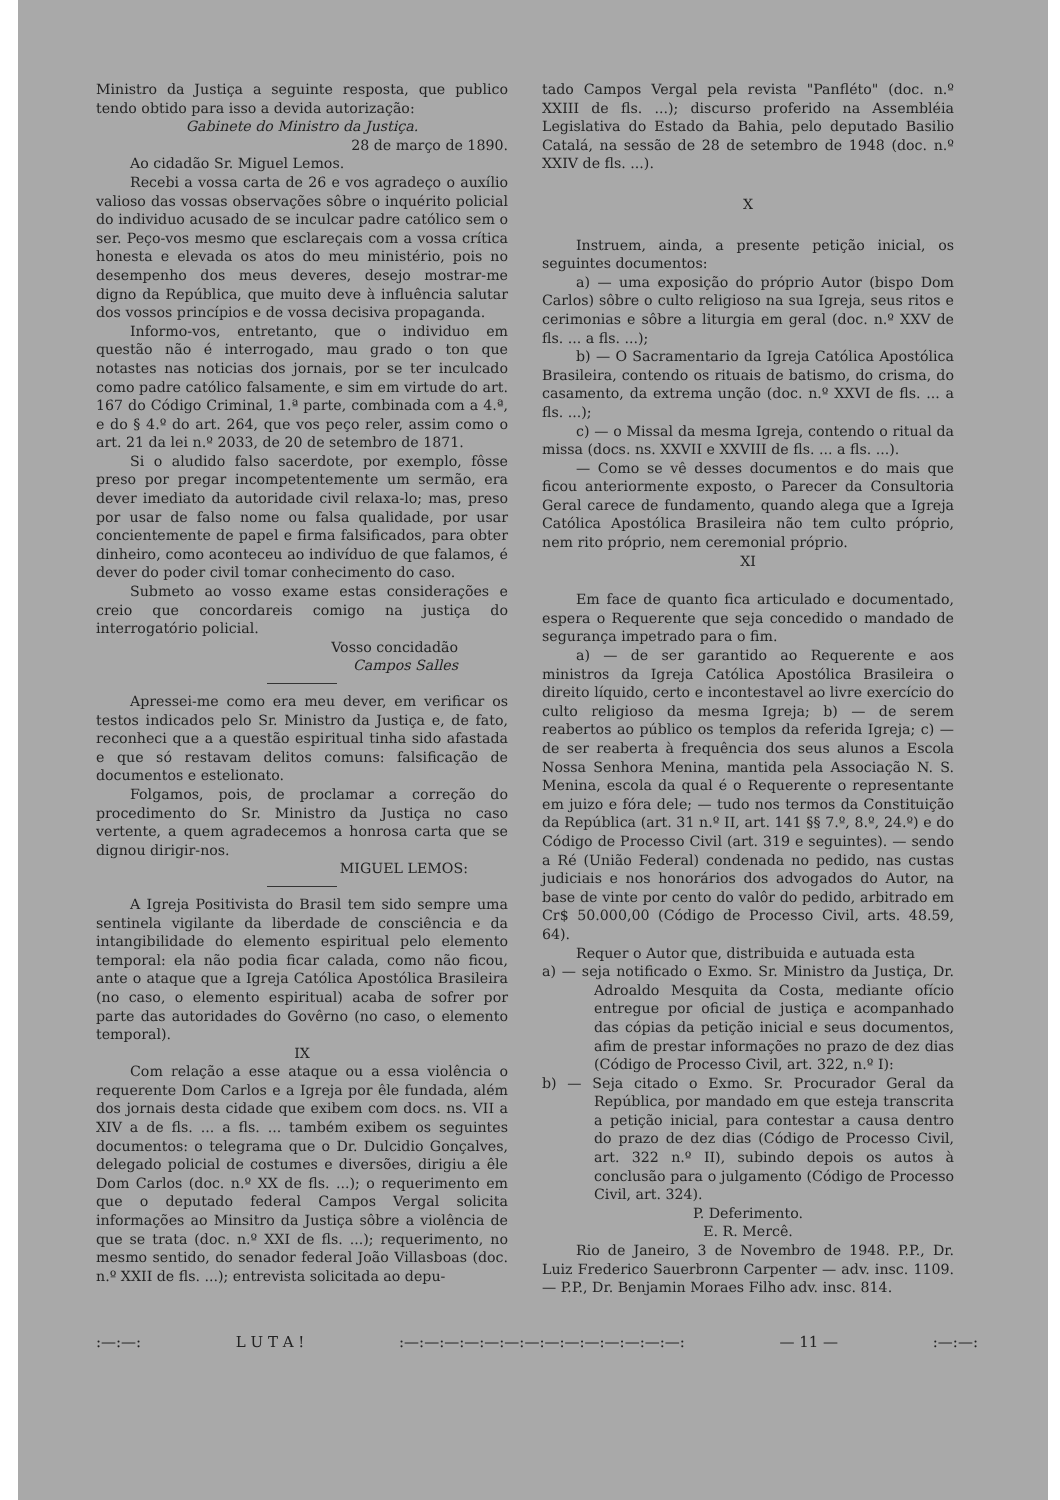Ministro da Justiça a seguinte resposta, que publico tendo obtido para isso a devida autorização:
Gabinete do Ministro da Justiça.
28 de março de 1890.
Ao cidadão Sr. Miguel Lemos.
Recebi a vossa carta de 26 e vos agradeço o auxílio valioso das vossas observações sôbre o inquérito policial do individuo acusado de se inculcar padre católico sem o ser. Peço-vos mesmo que esclareçais com a vossa crítica honesta e elevada os atos do meu ministério, pois no desempenho dos meus deveres, desejo mostrar-me digno da República, que muito deve à influência salutar dos vossos princípios e de vossa decisiva propaganda.
Informo-vos, entretanto, que o individuo em questão não é interrogado, mau grado o ton que notastes nas noticias dos jornais, por se ter inculcado como padre católico falsamente, e sim em virtude do art. 167 do Código Criminal, 1.ª parte, combinada com a 4.ª, e do § 4.º do art. 264, que vos peço reler, assim como o art. 21 da lei n.º 2033, de 20 de setembro de 1871.
Si o aludido falso sacerdote, por exemplo, fôsse preso por pregar incompetentemente um sermão, era dever imediato da autoridade civil relaxa-lo; mas, preso por usar de falso nome ou falsa qualidade, por usar concientemente de papel e firma falsificados, para obter dinheiro, como aconteceu ao indivíduo de que falamos, é dever do poder civil tomar conhecimento do caso.
Submeto ao vosso exame estas considerações e creio que concordareis comigo na justiça do interrogatório policial.
Vosso concidadão
Campos Salles
Apressei-me como era meu dever, em verificar os testos indicados pelo Sr. Ministro da Justiça e, de fato, reconheci que a a questão espiritual tinha sido afastada e que só restavam delitos comuns: falsificação de documentos e estelionato.
Folgamos, pois, de proclamar a correção do procedimento do Sr. Ministro da Justiça no caso vertente, a quem agradecemos a honrosa carta que se dignou dirigir-nos.
MIGUEL LEMOS:
A Igreja Positivista do Brasil tem sido sempre uma sentinela vigilante da liberdade de consciência e da intangibilidade do elemento espiritual pelo elemento temporal: ela não podia ficar calada, como não ficou, ante o ataque que a Igreja Católica Apostólica Brasileira (no caso, o elemento espiritual) acaba de sofrer por parte das autoridades do Govêrno (no caso, o elemento temporal).
IX
Com relação a esse ataque ou a essa violência o requerente Dom Carlos e a Igreja por êle fundada, além dos jornais desta cidade que exibem com docs. ns. VII a XIV a de fls. ... a fls. ... também exibem os seguintes documentos: o telegrama que o Dr. Dulcidio Gonçalves, delegado policial de costumes e diversões, dirigiu a êle Dom Carlos (doc. n.º XX de fls. ...); o requerimento em que o deputado federal Campos Vergal solicita informações ao Minsitro da Justiça sôbre a violência de que se trata (doc. n.º XXI de fls. ...); requerimento, no mesmo sentido, do senador federal João Villasboas (doc. n.º XXII de fls. ...); entrevista solicitada ao depu-
tado Campos Vergal pela revista "Panfléto" (doc. n.º XXIII de fls. ...); discurso proferido na Assembléia Legislativa do Estado da Bahia, pelo deputado Basilio Catalá, na sessão de 28 de setembro de 1948 (doc. n.º XXIV de fls. ...).
X
Instruem, ainda, a presente petição inicial, os seguintes documentos:
a) — uma exposição do próprio Autor (bispo Dom Carlos) sôbre o culto religioso na sua Igreja, seus ritos e cerimonias e sôbre a liturgia em geral (doc. n.º XXV de fls. ... a fls. ...);
b) — O Sacramentario da Igreja Católica Apostólica Brasileira, contendo os rituais de batismo, do crisma, do casamento, da extrema unção (doc. n.º XXVI de fls. ... a fls. ...);
c) — o Missal da mesma Igreja, contendo o ritual da missa (docs. ns. XXVII e XXVIII de fls. ... a fls. ...).
— Como se vê desses documentos e do mais que ficou anteriormente exposto, o Parecer da Consultoria Geral carece de fundamento, quando alega que a Igreja Católica Apostólica Brasileira não tem culto próprio, nem rito próprio, nem ceremonial próprio.
XI
Em face de quanto fica articulado e documentado, espera o Requerente que seja concedido o mandado de segurança impetrado para o fim.
a) — de ser garantido ao Requerente e aos ministros da Igreja Católica Apostólica Brasileira o direito líquido, certo e incontestavel ao livre exercício do culto religioso da mesma Igreja; b) — de serem reabertos ao público os templos da referida Igreja; c) — de ser reaberta à frequência dos seus alunos a Escola Nossa Senhora Menina, mantida pela Associação N. S. Menina, escola da qual é o Requerente o representante em juizo e fóra dele; — tudo nos termos da Constituição da República (art. 31 n.º II, art. 141 §§ 7.º, 8.º, 24.º) e do Código de Processo Civil (art. 319 e seguintes). — sendo a Ré (União Federal) condenada no pedido, nas custas judiciais e nos honorários dos advogados do Autor, na base de vinte por cento do valôr do pedido, arbitrado em Cr$ 50.000,00 (Código de Processo Civil, arts. 48.59, 64).
Requer o Autor que, distribuida e autuada esta
a) — seja notificado o Exmo. Sr. Ministro da Justiça, Dr. Adroaldo Mesquita da Costa, mediante ofício entregue por oficial de justiça e acompanhado das cópias da petição inicial e seus documentos, afim de prestar informações no prazo de dez dias (Código de Processo Civil, art. 322, n.º I):
b) — Seja citado o Exmo. Sr. Procurador Geral da República, por mandado em que esteja transcrita a petição inicial, para contestar a causa dentro do prazo de dez dias (Código de Processo Civil, art. 322 n.º II), subindo depois os autos à conclusão para o julgamento (Código de Processo Civil, art. 324).
P. Deferimento.
E. R. Mercê.
Rio de Janeiro, 3 de Novembro de 1948. P.P., Dr. Luiz Frederico Sauerbronn Carpenter — adv. insc. 1109. — P.P., Dr. Benjamin Moraes Filho adv. insc. 814.
:—:—: L U T A !:—:—:—:—:—:—:—:—:—:—:—:—:—:—: — 11 —:—:—: